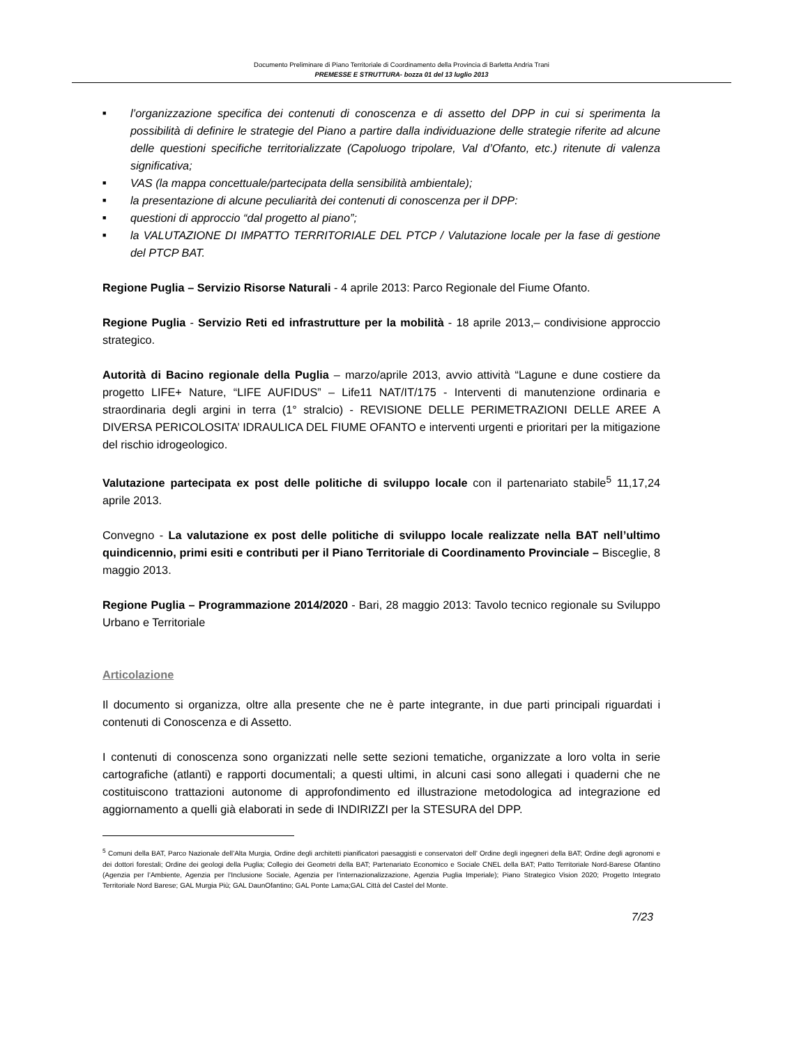Documento Preliminare di Piano Territoriale di Coordinamento della Provincia di Barletta Andria Trani
PREMESSE E STRUTTURA- bozza 01 del 13 luglio 2013
■ l’organizzazione specifica dei contenuti di conoscenza e di assetto del DPP in cui si sperimenta la possibilità di definire le strategie del Piano a partire dalla individuazione delle strategie riferite ad alcune delle questioni specifiche territorializzate (Capoluogo tripolare, Val d’Ofanto, etc.) ritenute di valenza significativa;
■ VAS (la mappa concettuale/partecipata della sensibilità ambientale);
■ la presentazione di alcune peculiarità dei contenuti di conoscenza per il DPP:
■ questioni di approccio “dal progetto al piano”;
■ la VALUTAZIONE DI IMPATTO TERRITORIALE DEL PTCP / Valutazione locale per la fase di gestione del PTCP BAT.
Regione Puglia – Servizio Risorse Naturali - 4 aprile 2013: Parco Regionale del Fiume Ofanto.
Regione Puglia - Servizio Reti ed infrastrutture per la mobilità - 18 aprile 2013,– condivisione approccio strategico.
Autorità di Bacino regionale della Puglia – marzo/aprile 2013, avvio attività “Lagune e dune costiere da progetto LIFE+ Nature, “LIFE AUFIDUS” – Life11 NAT/IT/175 - Interventi di manutenzione ordinaria e straordinaria degli argini in terra (1° stralcio) - REVISIONE DELLE PERIMETRAZIONI DELLE AREE A DIVERSA PERICOLOSITA’ IDRAULICA DEL FIUME OFANTO e interventi urgenti e prioritari per la mitigazione del rischio idrogeologico.
Valutazione partecipata ex post delle politiche di sviluppo locale con il partenariato stabile<sup>5</sup> 11,17,24 aprile 2013.
Convegno - La valutazione ex post delle politiche di sviluppo locale realizzate nella BAT nell’ultimo quindicennio, primi esiti e contributi per il Piano Territoriale di Coordinamento Provinciale – Bisceglie, 8 maggio 2013.
Regione Puglia – Programmazione 2014/2020 - Bari, 28 maggio 2013: Tavolo tecnico regionale su Sviluppo Urbano e Territoriale
Articolazione
Il documento si organizza, oltre alla presente che ne è parte integrante, in due parti principali riguardati i contenuti di Conoscenza e di Assetto.
I contenuti di conoscenza sono organizzati nelle sette sezioni tematiche, organizzate a loro volta in serie cartografiche (atlanti) e rapporti documentali; a questi ultimi, in alcuni casi sono allegati i quaderni che ne costituiscono trattazioni autonome di approfondimento ed illustrazione metodologica ad integrazione ed aggiornamento a quelli già elaborati in sede di INDIRIZZI per la STESURA del DPP.
<sup>5</sup> Comuni della BAT, Parco Nazionale dell’Alta Murgia, Ordine degli architetti pianificatori paesaggisti e conservatori dell’ Ordine degli ingegneri della BAT; Ordine degli agronomi e dei dottori forestali; Ordine dei geologi della Puglia; Collegio dei Geometri della BAT; Partenariato Economico e Sociale CNEL della BAT; Patto Territoriale Nord-Barese Ofantino (Agenzia per l’Ambiente, Agenzia per l’Inclusione Sociale, Agenzia per l’internazionalizzazione, Agenzia Puglia Imperiale); Piano Strategico Vision 2020; Progetto Integrato Territoriale Nord Barese; GAL Murgia Più; GAL DaunOfantino; GAL Ponte Lama;GAL Città del Castel del Monte.
7/23